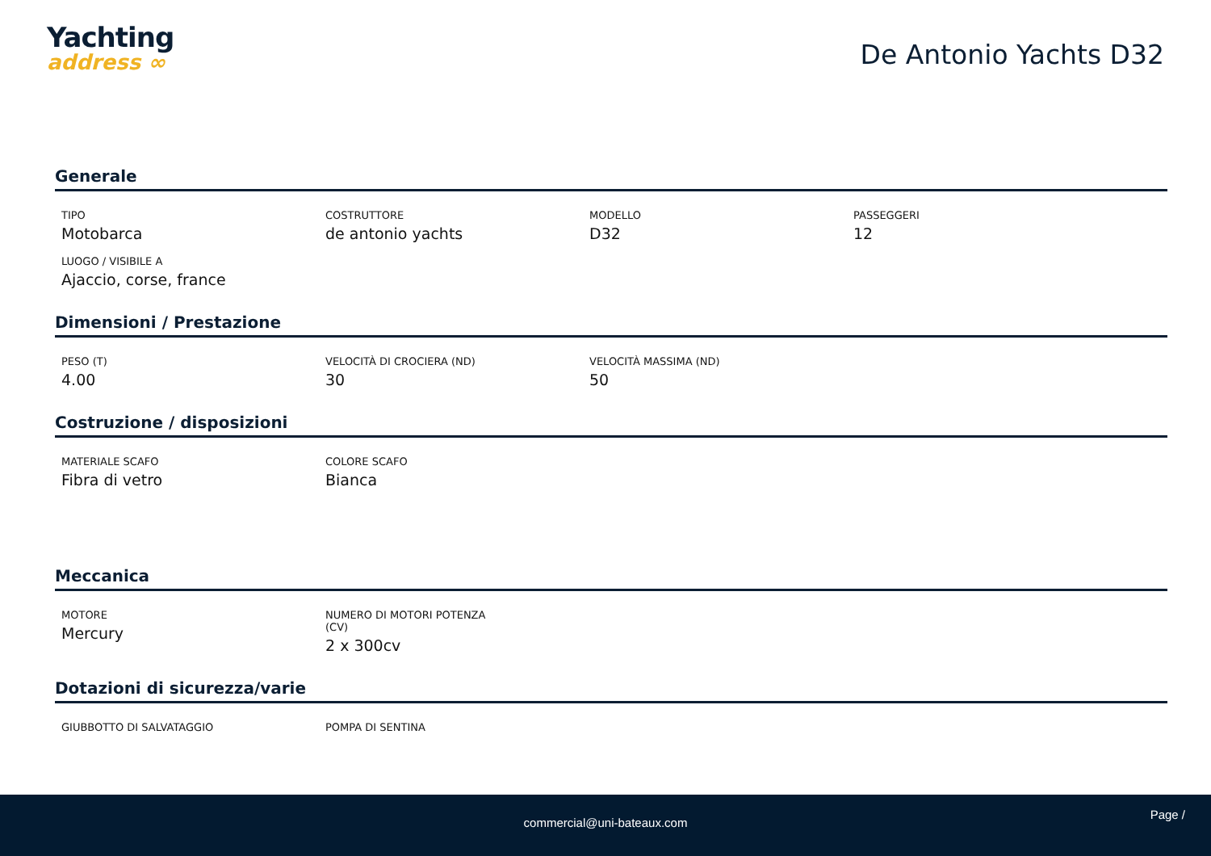Yachting
address ∞
De Antonio Yachts D32
Generale
TIPO
Motobarca
COSTRUTTORE
de antonio yachts
MODELLO
D32
PASSEGGERI
12
LUOGO / VISIBILE A
Ajaccio, corse, france
Dimensioni / Prestazione
PESO (T)
4.00
VELOCITÀ DI CROCIERA (ND)
30
VELOCITÀ MASSIMA (ND)
50
Costruzione / disposizioni
MATERIALE SCAFO
Fibra di vetro
COLORE SCAFO
Bianca
Meccanica
MOTORE
Mercury
NUMERO DI MOTORI POTENZA
(CV)
2 x 300cv
Dotazioni di sicurezza/varie
GIUBBOTTO DI SALVATAGGIO
POMPA DI SENTINA
Page /
commercial@uni-bateaux.com